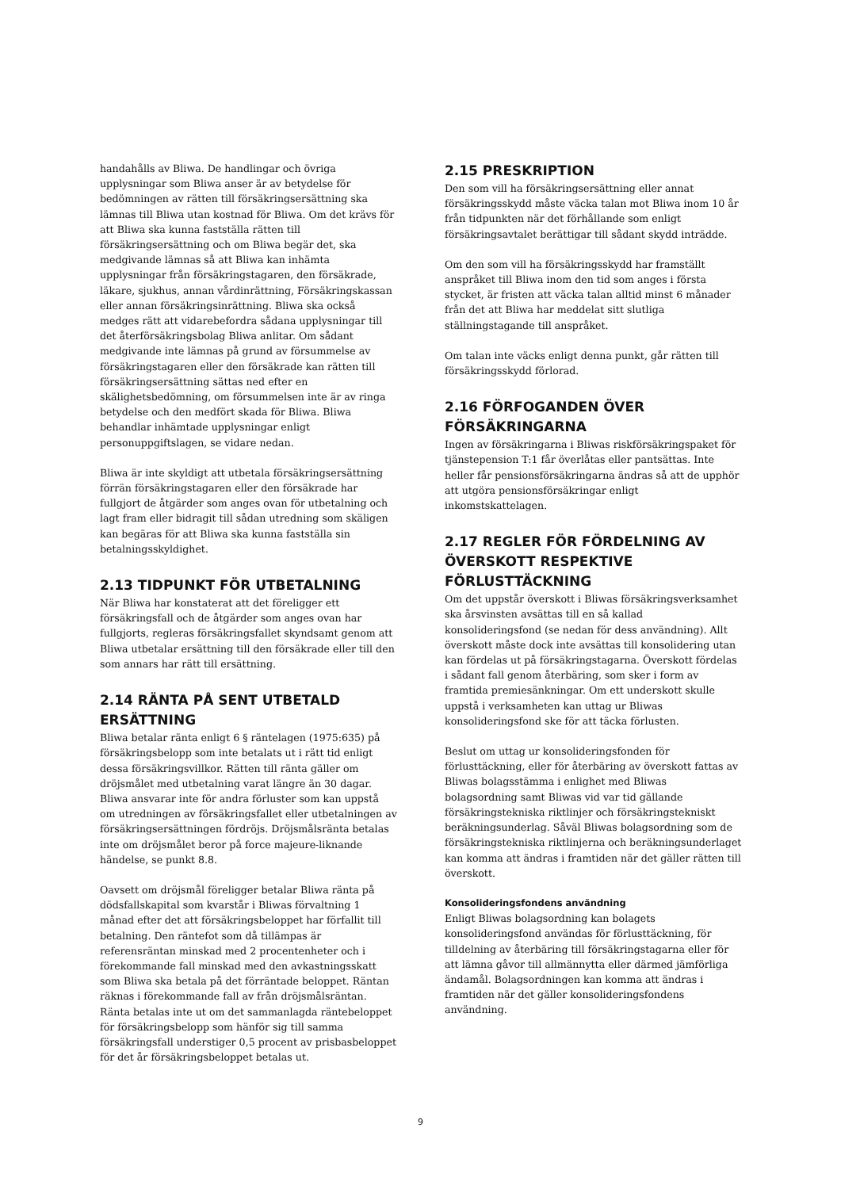handahålls av Bliwa. De handlingar och övriga upplysningar som Bliwa anser är av betydelse för bedömningen av rätten till försäkringsersättning ska lämnas till Bliwa utan kostnad för Bliwa. Om det krävs för att Bliwa ska kunna fastställa rätten till försäkringsersättning och om Bliwa begär det, ska medgivande lämnas så att Bliwa kan inhämta upplysningar från försäkringstagaren, den försäkrade, läkare, sjukhus, annan vårdinrättning, Försäkringskassan eller annan försäkringsinrättning. Bliwa ska också medges rätt att vidarebefordra sådana upplysningar till det återförsäkringsbolag Bliwa anlitar. Om sådant medgivande inte lämnas på grund av försummelse av försäkringstagaren eller den försäkrade kan rätten till försäkringsersättning sättas ned efter en skälighetsbedömning, om försummelsen inte är av ringa betydelse och den medfört skada för Bliwa. Bliwa behandlar inhämtade upplysningar enligt personuppgiftslagen, se vidare nedan.
Bliwa är inte skyldigt att utbetala försäkringsersättning förrän försäkringstagaren eller den försäkrade har fullgjort de åtgärder som anges ovan för utbetalning och lagt fram eller bidragit till sådan utredning som skäligen kan begäras för att Bliwa ska kunna fastställa sin betalningsskyldighet.
2.13 TIDPUNKT FÖR UTBETALNING
När Bliwa har konstaterat att det föreligger ett försäkringsfall och de åtgärder som anges ovan har fullgjorts, regleras försäkringsfallet skyndsamt genom att Bliwa utbetalar ersättning till den försäkrade eller till den som annars har rätt till ersättning.
2.14 RÄNTA PÅ SENT UTBETALD ERSÄTTNING
Bliwa betalar ränta enligt 6 § räntelagen (1975:635) på försäkringsbelopp som inte betalats ut i rätt tid enligt dessa försäkringsvillkor. Rätten till ränta gäller om dröjsmålet med utbetalning varat längre än 30 dagar. Bliwa ansvarar inte för andra förluster som kan uppstå om utredningen av försäkringsfallet eller utbetalningen av försäkringsersättningen fördröjs. Dröjsmålsränta betalas inte om dröjsmålet beror på force majeure-liknande händelse, se punkt 8.8.
Oavsett om dröjsmål föreligger betalar Bliwa ränta på dödsfallskapital som kvarstår i Bliwas förvaltning 1 månad efter det att försäkringsbeloppet har förfallit till betalning. Den räntefot som då tillämpas är referensräntan minskad med 2 procentenheter och i förekommande fall minskad med den avkastningsskatt som Bliwa ska betala på det förräntade beloppet. Räntan räknas i förekommande fall av från dröjsmålsräntan. Ränta betalas inte ut om det sammanlagda räntebeloppet för försäkringsbelopp som hänför sig till samma försäkringsfall understiger 0,5 procent av prisbasbeloppet för det år försäkringsbeloppet betalas ut.
2.15 PRESKRIPTION
Den som vill ha försäkringsersättning eller annat försäkringsskydd måste väcka talan mot Bliwa inom 10 år från tidpunkten när det förhållande som enligt försäkringsavtalet berättigar till sådant skydd inträdde.
Om den som vill ha försäkringsskydd har framställt anspråket till Bliwa inom den tid som anges i första stycket, är fristen att väcka talan alltid minst 6 månader från det att Bliwa har meddelat sitt slutliga ställningstagande till anspråket.
Om talan inte väcks enligt denna punkt, går rätten till försäkringsskydd förlorad.
2.16 FÖRFOGANDEN ÖVER FÖRSÄKRINGARNA
Ingen av försäkringarna i Bliwas riskförsäkringspaket för tjänstepension T:1 får överlåtas eller pantsättas. Inte heller får pensionsförsäkringarna ändras så att de upphör att utgöra pensionsförsäkringar enligt inkomstskattelagen.
2.17 REGLER FÖR FÖRDELNING AV ÖVERSKOTT RESPEKTIVE FÖRLUSTTÄCKNING
Om det uppstår överskott i Bliwas försäkringsverksamhet ska årsvinsten avsättas till en så kallad konsolideringsfond (se nedan för dess användning). Allt överskott måste dock inte avsättas till konsolidering utan kan fördelas ut på försäkringstagarna. Överskott fördelas i sådant fall genom återbäring, som sker i form av framtida premiesänkningar. Om ett underskott skulle uppstå i verksamheten kan uttag ur Bliwas konsolideringsfond ske för att täcka förlusten.
Beslut om uttag ur konsolideringsfonden för förlusttäckning, eller för återbäring av överskott fattas av Bliwas bolagsstämma i enlighet med Bliwas bolagsordning samt Bliwas vid var tid gällande försäkringstekniska riktlinjer och försäkringstekniskt beräkningsunderlag. Såväl Bliwas bolagsordning som de försäkringstekniska riktlinjerna och beräkningsunderlaget kan komma att ändras i framtiden när det gäller rätten till överskott.
Konsolideringsfondens användning
Enligt Bliwas bolagsordning kan bolagets konsolideringsfond användas för förlusttäckning, för tilldelning av återbäring till försäkringstagarna eller för att lämna gåvor till allmännytta eller därmed jämförliga ändamål. Bolagsordningen kan komma att ändras i framtiden när det gäller konsolideringsfondens användning.
9